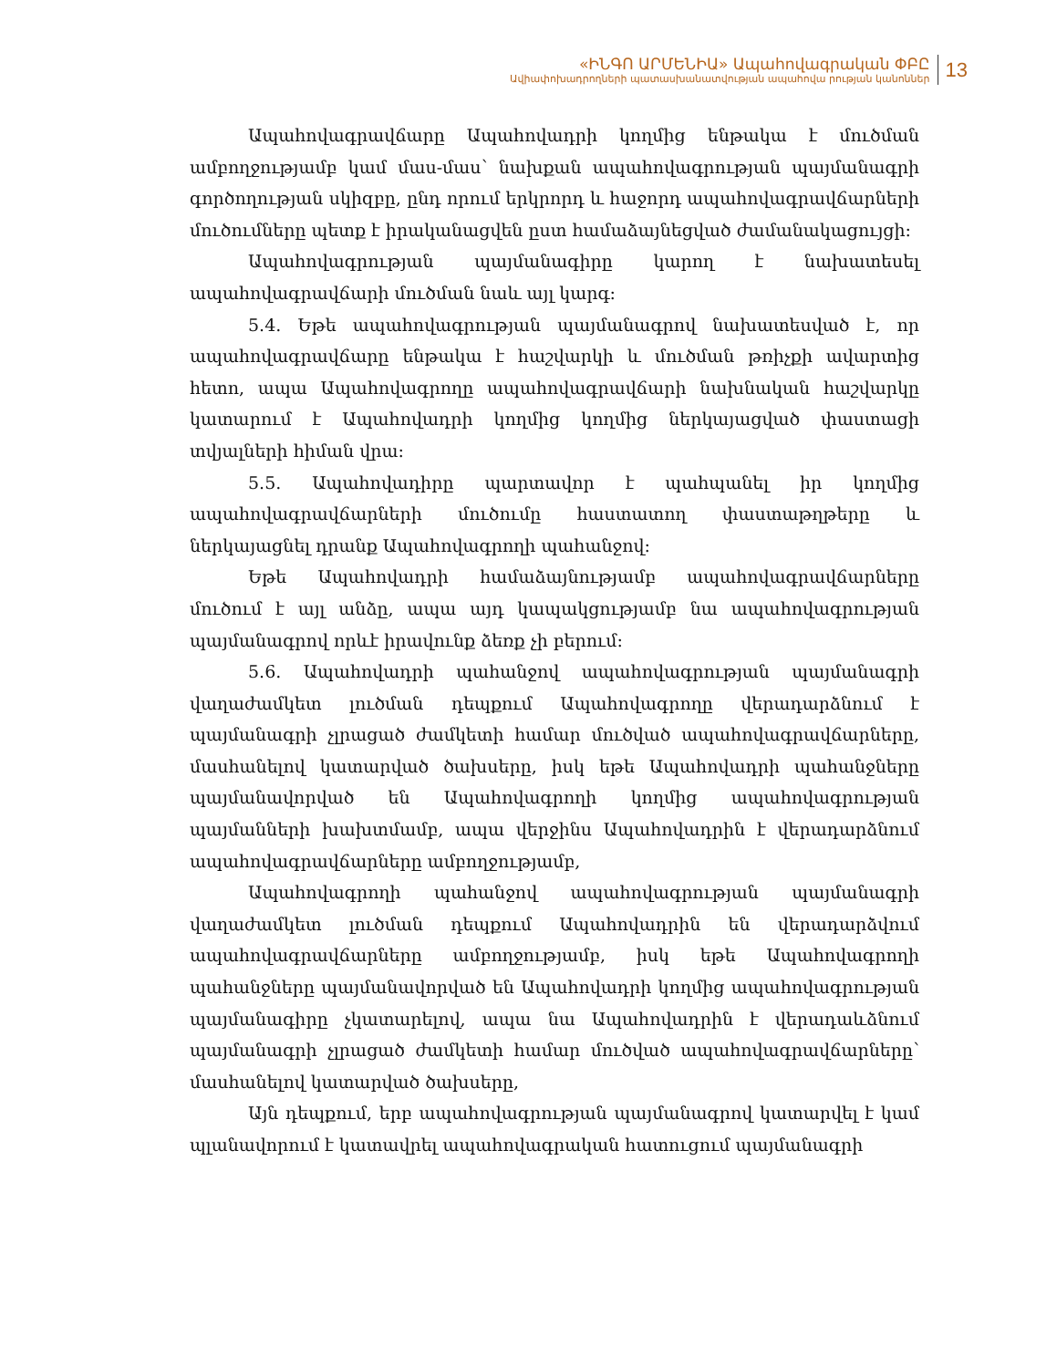«ԻՆԳՈ ԱՐՄԵՆԻԱ» Ապահովագրական ՓԲԸ
Ավիափոխադրողների պատասխանատվության ապահովա րության կանոններ
13
Ապահովագրավճարը Ապահովադրի կողմից ենթակա է մուծման ամբողջությամբ կամ մաս-մաս՝ նախքան ապահովագրության պայմանագրի գործողության սկիզբը, ընդ որում երկրորդ և հաջորդ ապահովագրավճարների մուծումները պետք է իրականացվեն ըստ համաձայնեցված ժամանակացույցի:
Ապահովագրության պայմանագիրը կարող է նախատեսել ապահովագրավճարի մուծման նաև այլ կարգ:
5.4. Եթե ապահովագրության պայմանագրով նախատեսված է, որ ապահովագրավճարը ենթակա է հաշվարկի և մուծման թռիչքի ավարտից հետո, ապա Ապահովագրողը ապահովագրավճարի նախնական հաշվարկը կատարում է Ապահովադրի կողմից կողմից ներկայացված փաստացի տվյալների հիման վրա:
5.5. Ապահովադիրը պարտավոր է պահպանել իր կողմից ապահովագրավճարների մուծումը հաստատող փաստաթղթերը և ներկայացնել դրանք Ապահովագրողի պահանջով:
Եթե Ապահովադրի համաձայնությամբ ապահովագրավճարները մուծում է այլ անձը, ապա այդ կապակցությամբ նա ապահովագրության պայմանագրով որևէ իրավունք ձեռք չի բերում:
5.6. Ապահովադրի պահանջով ապահովագրության պայմանագրի վաղաժամկետ լուծման դեպքում Ապահովագրողը վերադարձնում է պայմանագրի չլրացած ժամկետի համար մուծված ապահովագրավճարները, մասհանելով կատարված ծախսերը, իսկ եթե Ապահովադրի պահանջները պայմանավորված են Ապահովագրողի կողմից ապահովագրության պայմանների խախտմամբ, ապա վերջինս Ապահովադրին է վերադարձնում ապահովագրավճարները ամբողջությամբ,
Ապահովագրողի պահանջով ապահովագրության պայմանագրի վաղաժամկետ լուծման դեպքում Ապահովադրին են վերադարձվում ապահովագրավճարները ամբողջությամբ, իսկ եթե Ապահովագրողի պահանջները պայմանավորված են Ապահովադրի կողմից ապահովագրության պայմանագիրը չկատարելով, ապա նա Ապահովադրին է վերադաևձնում պայմանագրի չլրացած ժամկետի համար մուծված ապահովագրավճարները՝ մասհանելով կատարված ծախսերը,
Այն դեպքում, երբ ապահովագրության պայմանագրով կատարվել է կամ պլանավորում է կատավրել ապահովագրական հատուցում պայմանագրի